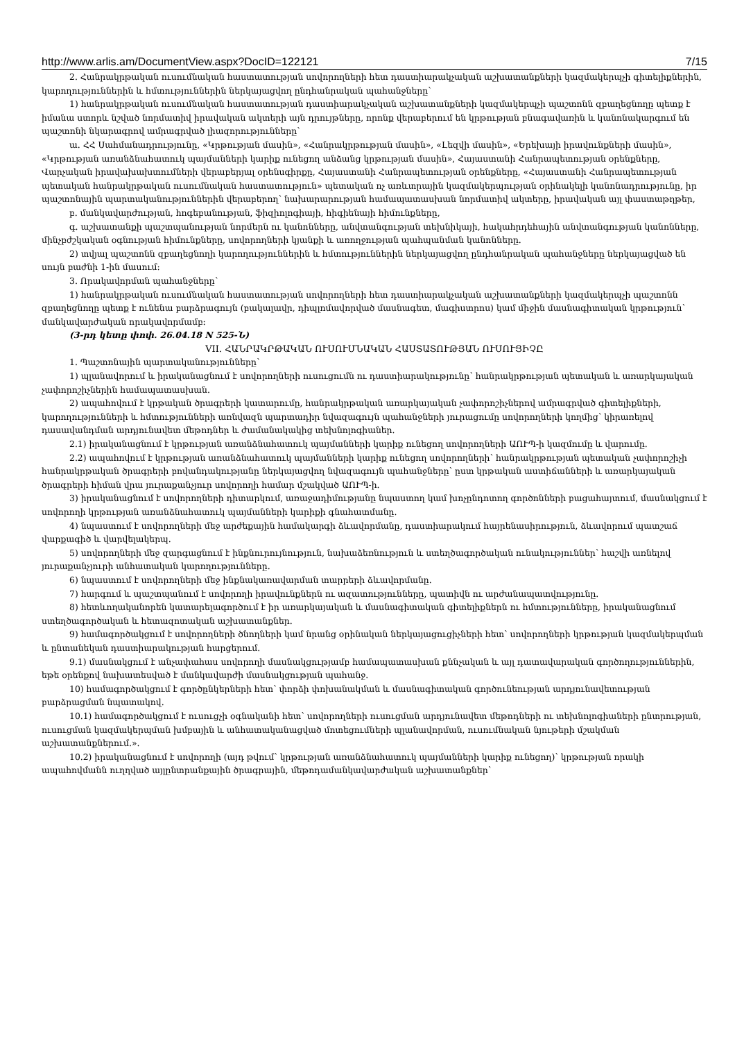http://www.arlis.am/DocumentView.aspx?DocID=122121 7/15
2. Հանրակրթական ուսումնական հաստատության սովորողների հետ դաստիարակչական աշխատանքների կազմակերպչի գիտելիքներին, կարողություններին և հմտություններին ներկայացվող ընդհանրական պահանջները՝
1) հանրակրթական ուսումնական հաստատության դաստիարակչական աշխատանքների կազմակերպչի պաշտոնն զբաղեցնողը պետք է իմանա ստորև նշված նորմատիվ իրավական ակտերի այն դրույթները, որոնք վերաբերում են կրթության բնագավառին և կանոնակարգում են պաշտոնի նկարագրով ամրագրված լիազորությունները՝
ա. ՀՀ Սահմանադրությունը, «Կրթության մասին», «Հանրակրթության մասին», «Լեզվի մասին», «Երեխայի իրավունքների մասին», «Կրթության առանձնահատուկ պայմանների կարիք ունեցող անձանց կրթության մասին», Հայաստանի Հանրապետության օրենքները, Վարչական իրավախախտումների վերաբերյալ օրենսգիրքը, Հայաստանի Հանրապետության օրենքները, «Հայաստանի Հանրապետության պետական հանրակրթական ուսումնական հաստատություն» պետական ոչ առևտրային կազմակերպության օրինակելի կանոնադրությունը, իր պաշտոնային պարտականություններին վերաբերող՝ նախարարության համապատասխան նորմատիվ ակտերը, իրավական այլ փաստաթղթեր,
բ. մանկավարժության, հոգեբանության, ֆիզիոլոգիայի, հիգիենայի հիմունքները,
գ. աշխատանքի պաշտպանության նորմերն ու կանոնները, անվտանգության տեխնիկայի, հակահրդեհային անվտանգության կանոնները, մինչբժշկական օգնության հիմունքները, սովորողների կյանքի և առողջության պահպանման կանոնները.
2) տվյալ պաշտոնն զբաղեցնողի կարողություններին և հմտություններին ներկայացվող ընդհանրական պահանջները ներկայացված են սույն բաժնի 1-ին մասում:
3. Որակավորման պահանջները՝
1) հանրակրթական ուսումնական հաստատության սովորողների հետ դաստիարակչական աշխատանքների կազմակերպչի պաշտոնն զբաղեցնողը պետք է ունենա բարձրագույն (բակալավր, դիպլոմավորված մասնագետ, մագիստրոս) կամ միջին մասնագիտական կրթություն՝ մանկավարժական որակավորմամբ:
(3-րդ կետը փոփ. 26.04.18 N 525-Ն)
VII. ՀԱՆՐԱԿՐԹԱԿԱՆ ՈՒՍՈՒՄՆԱԿԱՆ ՀԱՍՏԱՏՈՒԹՅԱՆ ՈՒՍՈՒՑԻՉԸ
1. Պաշտոնային պարտականությունները՝
1) պլանավորում և իրականացնում է սովորողների ուսուցումն ու դաստիարակությունը՝ հանրակրթության պետական և առարկայական չափորոշիչներին համապատասխան.
2) ապահովում է կրթական ծրագրերի կատարումը, հանրակրթական առարկայական չափորոշիչներով ամրագրված գիտելիքների, կարողությունների և հմտությունների առնվազն պարտադիր նվազագույն պահանջների յուրացումը սովորողների կողմից՝ կիրառելով դասավանդման արդյունավետ մեթոդներ և ժամանակակից տեխնոլոգիաներ.
2.1) իրականացնում է կրթության առանձնահատուկ պայմանների կարիք ունեցող սովորողների ԱՈՒՊ-ի կազմումը և վարումը.
2.2) ապահովում է կրթության առանձնահատուկ պայմանների կարիք ունեցող սովորողների՝ հանրակրթության պետական չափորոշիչի հանրակրթական ծրագրերի բովանդակությանը ներկայացվող նվազագույն պահանջները՝ ըստ կրթական աստիճանների և առարկայական ծրագրերի հիման վրա յուրաքանչյուր սովորողի համար մշակված ԱՈՒՊ-ի.
3) իրականացնում է սովորողների դիտարկում, առաջադիմությանը նպաստող կամ խոչընդոտող գործոնների բացահայտում, մասնակցում է սովորողի կրթության առանձնահատուկ պայմանների կարիքի գնահատմանը.
4) նպաստում է սովորողների մեջ արժեքային համակարգի ձևավորմանը, դաստիարակում հայրենասիրություն, ձևավորում պատշաճ վարքագիծ և վարվելակերպ.
5) սովորողների մեջ զարգացնում է ինքնուրույնություն, նախաձեռնություն և ստեղծագործական ունակություններ՝ հաշվի առնելով յուրաքանչյուրի անհատական կարողությունները.
6) նպաստում է սովորողների մեջ ինքնակառավարման տարրերի ձևավորմանը.
7) հարգում և պաշտպանում է սովորողի իրավունքներն ու ազատությունները, պատիվն ու արժանապատվությունը.
8) հետևողականորեն կատարելագործում է իր առարկայական և մասնագիտական գիտելիքներն ու հմտությունները, իրականացնում ստեղծագործական և հետազոտական աշխատանքներ.
9) համագործակցում է սովորողների ծնողների կամ նրանց օրինական ներկայացուցիչների հետ՝ սովորողների կրթության կազմակերպման և ընտանեկան դաստիարակության հարցերում.
9.1) մասնակցում է անչափահաս սովորողի մասնակցությամբ համապատասխան քննչական և այլ դատավարական գործողություններին, եթե օրենքով նախատեսված է մանկավարժի մասնակցության պահանջ.
10) համագործակցում է գործընկերների հետ՝ փորձի փոխանակման և մասնագիտական գործունեության արդյունավետության բարձրացման նպատակով.
10.1) համագործակցում է ուսուցչի օգնականի հետ՝ սովորողների ուսուցման արդյունավետ մեթոդների ու տեխնոլոգիաների ընտրության, ուսուցման կազմակերպման խմբային և անհատականացված մոտեցումների պլանավորման, ուսումնական նյութերի մշակման աշխատանքներում.».
10.2) իրականացնում է սովորողի (այդ թվում՝ կրթության առանձնահատուկ պայմանների կարիք ունեցող)՝ կրթության որակի ապահովմանն ուղղված այլընտրանքային ծրագրային, մեթոդամանկավարժական աշխատանքներ՝